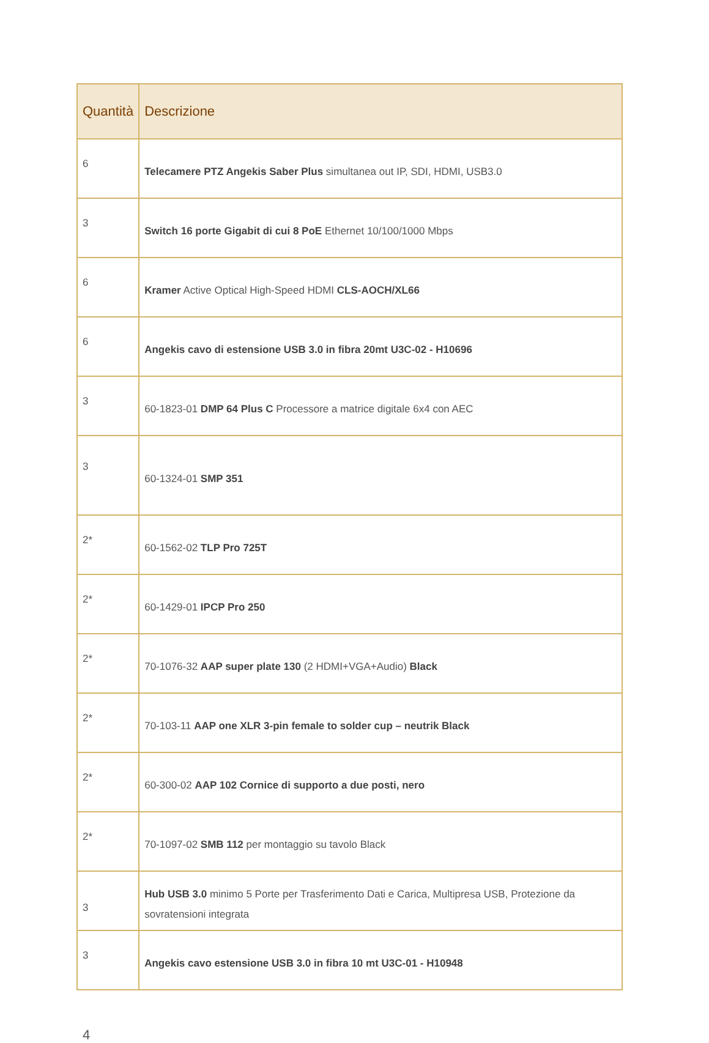| Quantità | Descrizione |
| --- | --- |
| 6 | Telecamere PTZ Angekis Saber Plus simultanea out IP, SDI, HDMI, USB3.0 |
| 3 | Switch 16 porte Gigabit di cui 8 PoE Ethernet 10/100/1000 Mbps |
| 6 | Kramer Active Optical High-Speed HDMI CLS-AOCH/XL66 |
| 6 | Angekis cavo di estensione USB 3.0 in fibra 20mt U3C-02 - H10696 |
| 3 | 60-1823-01 DMP 64 Plus C Processore a matrice digitale 6x4 con AEC |
| 3 | 60-1324-01 SMP 351 |
| 2* | 60-1562-02 TLP Pro 725T |
| 2* | 60-1429-01 IPCP Pro 250 |
| 2* | 70-1076-32 AAP super plate 130 (2 HDMI+VGA+Audio) Black |
| 2* | 70-103-11 AAP one XLR 3-pin female to solder cup – neutrik Black |
| 2* | 60-300-02 AAP 102 Cornice di supporto a due posti, nero |
| 2* | 70-1097-02 SMB 112 per montaggio su tavolo Black |
| 3 | Hub USB 3.0 minimo 5 Porte per Trasferimento Dati e Carica, Multipresa USB, Protezione da sovratensioni integrata |
| 3 | Angekis cavo estensione USB 3.0 in fibra 10 mt U3C-01 - H10948 |
4